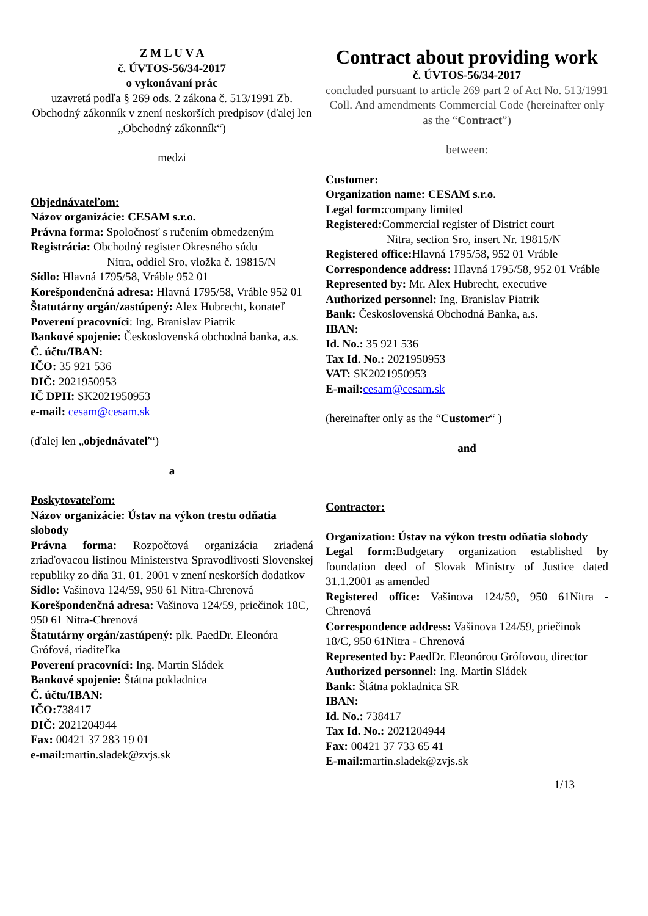Z M L U V A
č. ÚVTOS-56/34-2017
o vykonávaní prác
uzavretá podľa § 269 ods. 2 zákona č. 513/1991 Zb. Obchodný zákonník v znení neskorších predpisov (ďalej len „Obchodný zákonník“)
medzi
Objednávateľom:
Názov organizácie: CESAM s.r.o.
Právna forma: Spoločnosť s ručením obmedzeným
Registrácia: Obchodný register Okresného súdu
Nitra, oddiel Sro, vložka č. 19815/N
Sídlo: Hlavná 1795/58, Vráble 952 01
Korešpondenčná adresa: Hlavná 1795/58, Vráble 952 01
Štatutárny orgán/zastúpený: Alex Hubrecht, konateľ
Poverení pracovníci: Ing. Branislav Piatrik
Bankové spojenie: Československá obchodná banka, a.s.
Č. účtu/IBAN:
IČO: 35 921 536
DIČ: 2021950953
IČ DPH: SK2021950953
e-mail: cesam@cesam.sk
(ďalej len „objednávateľ“)
a
Poskytovateľom:
Názov organizácie: Ústav na výkon trestu odňatia slobody
Právna forma: Rozpočtová organizácia zriadená zriaďovacou listinou Ministerstva Spravodlivosti Slovenskej republiky zo dňa 31. 01. 2001 v znení neskorších dodatkov
Sídlo: Vašinova 124/59, 950 61 Nitra-Chrenová
Korešpondenčná adresa: Vašinova 124/59, priečinok 18C, 950 61 Nitra-Chrenová
Štatutárny orgán/zastúpený: plk. PaedDr. Eleonóra Grófová, riaditeľka
Poverení pracovníci: Ing. Martin Sládek
Bankové spojenie: Štátna pokladnica
Č. účtu/IBAN:
IČO: 738417
DIČ: 2021204944
Fax: 00421 37 283 19 01
e-mail: martin.sladek@zvjs.sk
Contract about providing work
č. ÚVTOS-56/34-2017
concluded pursuant to article 269 part 2 of Act No. 513/1991 Coll. And amendments Commercial Code (hereinafter only as the “Contract”)
between:
Customer:
Organization name: CESAM s.r.o.
Legal form: company limited
Registered: Commercial register of District court
Nitra, section Sro, insert Nr. 19815/N
Registered office: Hlavná 1795/58, 952 01 Vráble
Correspondence address: Hlavná 1795/58, 952 01 Vráble
Represented by: Mr. Alex Hubrecht, executive
Authorized personnel: Ing. Branislav Piatrik
Bank: Československá Obchodná Banka, a.s.
IBAN:
Id. No.: 35 921 536
Tax Id. No.: 2021950953
VAT: SK2021950953
E-mail: cesam@cesam.sk
(hereinafter only as the “Customer“ )
and
Contractor:
Organization: Ústav na výkon trestu odňatia slobody
Legal form: Budgetary organization established by foundation deed of Slovak Ministry of Justice dated 31.1.2001 as amended
Registered office: Vašinova 124/59, 950 61Nitra - Chrenová
Correspondence address: Vašinova 124/59, priečinok 18/C, 950 61Nitra - Chrenová
Represented by: PaedDr. Eleonórou Grófovou, director
Authorized personnel: Ing. Martin Sládek
Bank: Štátna pokladnica SR
IBAN:
Id. No.: 738417
Tax Id. No.: 2021204944
Fax: 00421 37 733 65 41
E-mail: martin.sladek@zvjs.sk
1/13